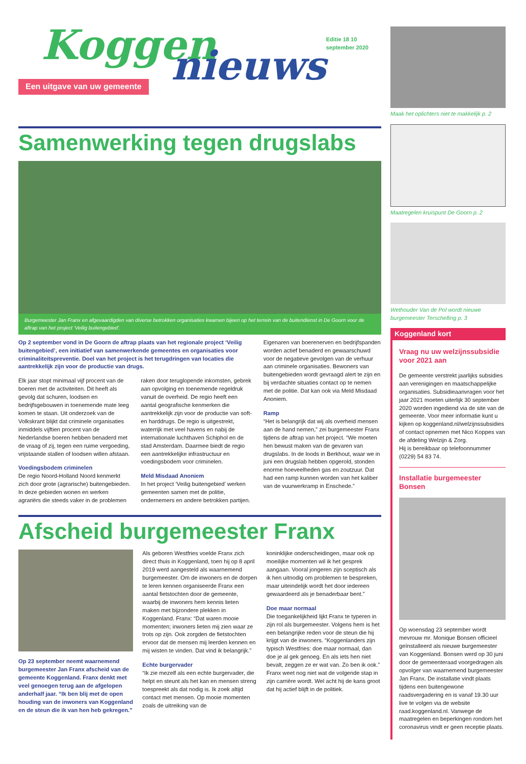Koggen
nieuws
Een uitgave van uw gemeente
Editie 18 10 september 2020
Samenwerking tegen drugslabs
Burgemeester Jan Franx en afgevaardigden van diverse betrokken organisaties kwamen bijeen op het terrein van de buitendienst in De Goorn voor de aftrap van het project ‘Veilig buitengebied’.
Op 2 september vond in De Goorn de aftrap plaats van het regionale project ‘Veilig buitengebied’, een initiatief van samenwerkende gemeentes en organisaties voor criminaliteitspreventie. Doel van het project is het terugdringen van locaties die aantrekkelijk zijn voor de productie van drugs.
Elk jaar stopt minimaal vijf procent van de boeren met de activiteiten. Dit heeft als gevolg dat schuren, loodsen en bedrijfsgebouwen in toenemende mate leeg komen te staan. Uit onderzoek van de Volkskrant blijkt dat criminele organisaties inmiddels vijftien procent van de Nederlandse boeren hebben benaderd met de vraag of zij, tegen een ruime vergoeding, vrijstaande stallen of loodsen willen afstaan.
Voedingsbodem criminelen
De regio Noord-Holland Noord kenmerkt zich door grote (agrarische) buitengebieden. In deze gebieden wonen en werken agrariërs die steeds vaker in de problemen
raken door teruglopende inkomsten, gebrek aan opvolging en toenemende regeldruk vanuit de overheid. De regio heeft een aantal geografische kenmerken die aantrekkelijk zijn voor de productie van soft- en harddrugs. De regio is uitgestrekt, waterrijk met veel havens en nabij de internationale luchthaven Schiphol en de stad Amsterdam. Daarmee biedt de regio een aantrekkelijke infrastructuur en voedingsbodem voor criminelen.
Meld Misdaad Anoniem
In het project ‘Veilig buitengebied’ werken gemeenten samen met de politie, ondernemers en andere betrokken partijen.
Eigenaren van boerenerven en bedrijfspanden worden actief benaderd en gewaarschuwd voor de negatieve gevolgen van de verhuur aan criminele organisaties. Bewoners van buitengebieden wordt gevraagd alert te zijn en bij verdachte situaties contact op te nemen met de politie. Dat kan ook via Meld Misdaad Anoniem.
Ramp
“Het is belangrijk dat wij als overheid mensen aan de hand nemen,” zei burgemeester Franx tijdens de aftrap van het project. “We moeten hen bewust maken van de gevaren van drugslabs. In de loods in Berkhout, waar we in juni een drugslab hebben opgerold, stonden enorme hoeveelheden gas en zoutzuur. Dat had een ramp kunnen worden van het kaliber van de vuurwerkramp in Enschede.”
Afscheid burgemeester Franx
Op 23 september neemt waarnemend burgemeester Jan Franx afscheid van de gemeente Koggenland. Franx denkt met veel genoegen terug aan de afgelopen anderhalf jaar. “Ik ben blij met de open houding van de inwoners van Koggenland en de steun die ik van hen heb gekregen.”
Als geboren Westfries voelde Franx zich direct thuis in Koggenland, toen hij op 8 april 2019 werd aangesteld als waarnemend burgemeester. Om de inwoners en de dorpen te leren kennen organiseerde Franx een aantal fietstochten door de gemeente, waarbij de inwoners hem kennis lieten maken met bijzondere plekken in Koggenland. Franx: “Dat waren mooie momenten; inwoners lieten mij zien waar ze trots op zijn. Ook zorgden de fietstochten ervoor dat de mensen mij leerden kennen en mij wisten te vinden. Dat vind ik belangrijk.”
Echte burgervader
“Ik zie mezelf als een echte burgervader, die helpt en steunt als het kan en mensen streng toespreekt als dat nodig is. Ik zoek altijd contact met mensen. Op mooie momenten zoals de uitreiking van de
koninklijke onderscheidingen, maar ook op moeilijke momenten wil ik het gesprek aangaan. Vooral jongeren zijn sceptisch als ik hen uitnodig om problemen te bespreken, maar uiteindelijk wordt het door iedereen gewaardeerd als je benaderbaar bent.”
Doe maar normaal
Die toegankelijkheid lijkt Franx te typeren in zijn rol als burgemeester. Volgens hem is het een belangrijke reden voor de steun die hij krijgt van de inwoners. “Koggenlanders zijn typisch Westfries: doe maar normaal, dan doe je al gek genoeg. En als iets hen niet bevalt, zeggen ze er wat van. Zo ben ik ook.” Franx weet nog niet wat de volgende stap in zijn carrière wordt. Wel acht hij de kans groot dat hij actief blijft in de politiek.
Maak het oplichters niet te makkelijk p. 2
Maatregelen kruispunt De Goorn p. 2
Wethouder Van de Pol wordt nieuwe burgemeester Terschelling p. 3
Koggenland kort
Vraag nu uw welzijnssubsidie voor 2021 aan
De gemeente verstrekt jaarlijks subsidies aan verenigingen en maatschappelijke organisaties. Subsidieaanvragen voor het jaar 2021 moeten uiterlijk 30 september 2020 worden ingediend via de site van de gemeente. Voor meer informatie kunt u kijken op koggenland.nl/welzijnssubsidies of contact opnemen met Nico Koppes van de afdeling Welzijn & Zorg.
Hij is bereikbaar op telefoonnummer (0229) 54 83 74.
Installatie burgemeester Bonsen
Op woensdag 23 september wordt mevrouw mr. Monique Bonsen officieel geïnstalleerd als nieuwe burgemeester van Koggenland. Bonsen werd op 30 juni door de gemeenteraad voorgedragen als opvolger van waarnemend burgemeester Jan Franx. De installatie vindt plaats tijdens een buitengewone raadsvergadering en is vanaf 19.30 uur live te volgen via de website raad.koggenland.nl. Vanwege de maatregelen en beperkingen rondom het coronavirus vindt er geen receptie plaats.